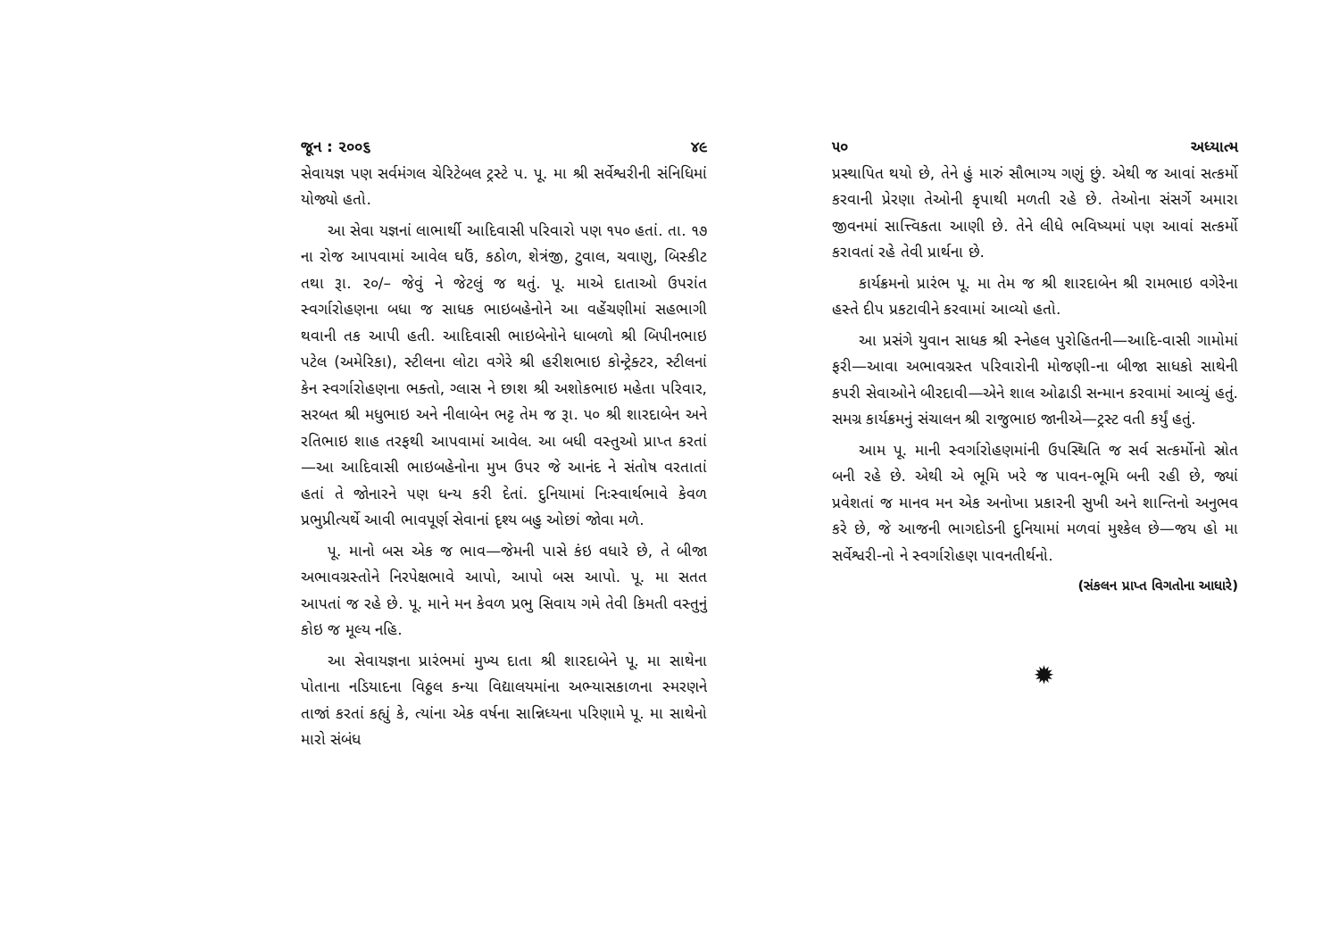જૂન : ૨૦૦૬ ૪૯
સેવાયજ્ઞ પણ સર્વમંગલ ચેરિટેબલ ટ્રસ્ટે પ. પૂ. મા શ્રી સર્વેશ્વરીની સંનિધિમાં યોજ્યો હતો.
આ સેવા યજ્ઞનાં લાભાર્થી આદિવાસી પરિવારો પણ ૧૫૦ હતાં. તા. ૧૭ ના રોજ આપવામાં આવેલ ઘઉં, કઠોળ, શેત્રંજી, ટુવાલ, ચવાણુ, બિસ્કીટ તથા રૂા. ૨૦/– જેવું ને જેટલું જ થતું. પૂ. માએ દાતાઓ ઉપરાંત સ્વર્ગારોહણના બધા જ સાધક ભાઇબહેનોને આ વહેંચણીમાં સહભાગી થવાની તક આપી હતી. આદિવાસી ભાઇબેનોને ધાબળો શ્રી બિપીનભાઇ પટેલ (અમેરિકા), સ્ટીલના લોટા વગેરે શ્રી હરીશભાઇ કોન્ટ્રેક્ટર, સ્ટીલનાં કેન સ્વર્ગારોહણના ભક્તો, ગ્લાસ ને છાશ શ્રી અશોકભાઇ મહેતા પરિવાર, સરબત શ્રી મધુભાઇ અને નીલાબેન ભટ્ટ તેમ જ રૂા. ૫૦ શ્રી શારદાબેન અને રતિભાઇ શાહ તરફથી આપવામાં આવેલ. આ બધી વસ્તુઓ પ્રાપ્ત કરતાં—આ આદિવાસી ભાઇબહેનોના મુખ ઉપર જે આનંદ ને સંતોષ વરતાતાં હતાં તે જોનારને પણ ધન્ય કરી દેતાં. દુનિયામાં નિઃસ્વાર્થભાવે કેવળ પ્રભુપ્રીત્યર્થે આવી ભાવપૂર્ણ સેવાનાં દૃશ્ય બહુ ઓછાં જોવા મળે.
પૂ. માનો બસ એક જ ભાવ—જેમની પાસે કંઇ વધારે છે, તે બીજા અભાવગ્રસ્તોને નિરપેક્ષભાવે આપો, આપો બસ આપો. પૂ. મા સતત આપતાં જ રહે છે. પૂ. માને મન કેવળ પ્રભુ સિવાય ગમે તેવી કિમતી વસ્તુનું કોઇ જ મૂલ્ય નહિ.
આ સેવાયજ્ઞના પ્રારંભમાં મુખ્ય દાતા શ્રી શારદાબેને પૂ. મા સાથેના પોતાના નડિયાદના વિઠ્ઠલ કન્યા વિદ્યાલયમાંના અભ્યાસકાળના સ્મરણને તાજાં કરતાં કહ્યું કે, ત્યાંના એક વર્ષના સાન્નિધ્યના પરિણામે પૂ. મા સાથેનો મારો સંબંધ
૫૦ અધ્યાત્મ
પ્રસ્થાપિત થયો છે, તેને હું મારું સૌભાગ્ય ગણું છું. એથી જ આવાં સત્કર્મો કરવાની પ્રેરણા તેઓની કૃપાથી મળતી રહે છે. તેઓના સંસર્ગે અમારા જીવનમાં સાત્ત્વિકતા આણી છે. તેને લીધે ભવિષ્યમાં પણ આવાં સત્કર્મો કરાવતાં રહે તેવી પ્રાર્થના છે.
કાર્યક્રમનો પ્રારંભ પૂ. મા તેમ જ શ્રી શારદાબેન શ્રી રામભાઇ વગેરેના હસ્તે દીપ પ્રકટાવીને કરવામાં આવ્યો હતો.
આ પ્રસંગે યુવાન સાધક શ્રી સ્નેહલ પુરોહિતની—આદિ-વાસી ગામોમાં ફરી—આવા અભાવગ્રસ્ત પરિવારોની મોજણી-ના બીજા સાધકો સાથેની કપરી સેવાઓને બીરદાવી—એને શાલ ઓઢાડી સન્માન કરવામાં આવ્યું હતું. સમગ્ર કાર્યક્રમનું સંચાલન શ્રી રાજુભાઇ જાનીએ—ટ્રસ્ટ વતી કર્યું હતું.
આમ પૂ. માની સ્વર્ગારોહણમાંની ઉપસ્થિતિ જ સર્વ સત્કર્મોનો સ્રોત બની રહે છે. એથી એ ભૂમિ ખરે જ પાવન-ભૂમિ બની રહી છે, જ્યાં પ્રવેશતાં જ માનવ મન એક અનોખા પ્રકારની સુખી અને શાન્તિનો અનુભવ કરે છે, જે આજની ભાગદોડની દુનિયામાં મળવાં મુશ્કેલ છે—જય હો મા સર્વેશ્વરી-નો ને સ્વર્ગારોહણ પાવનતીર્થનો.
(સંકલન પ્રાપ્ત વિગતોના આધારે)
✹